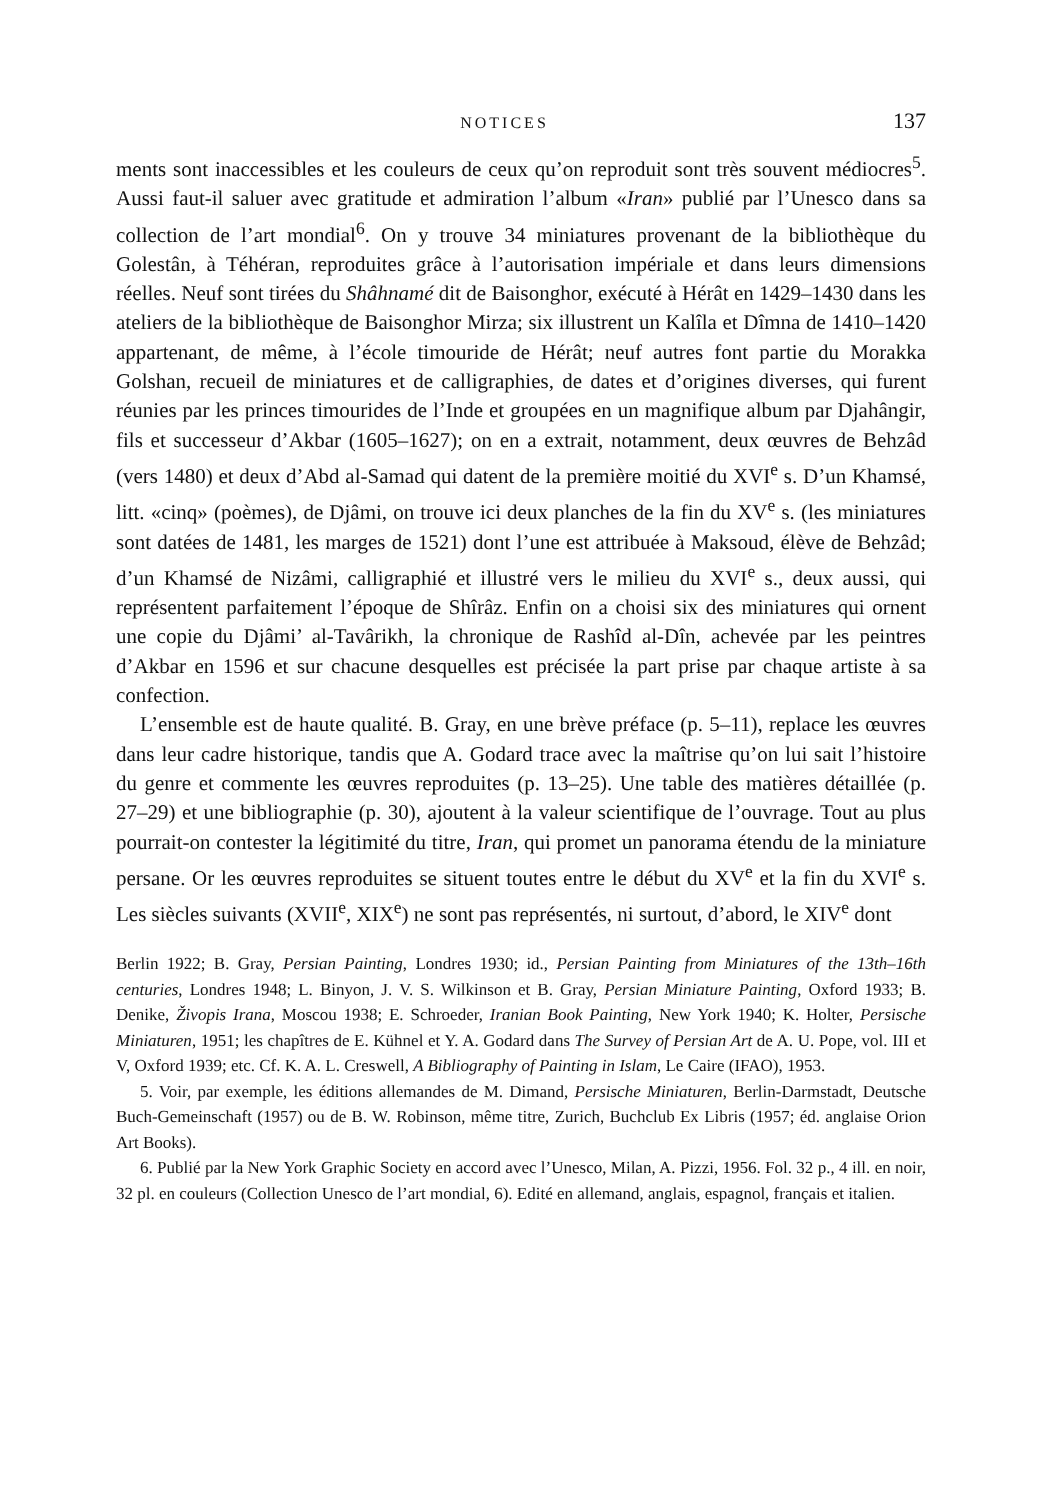NOTICES 137
ments sont inaccessibles et les couleurs de ceux qu’on reproduit sont très souvent médiocres<sup>5</sup>. Aussi faut-il saluer avec gratitude et admiration l’album «Iran» publié par l’Unesco dans sa collection de l’art mondial<sup>6</sup>. On y trouve 34 miniatures provenant de la bibliothèque du Golestân, à Téhéran, reproduites grâce à l’autorisation impériale et dans leurs dimensions réelles. Neuf sont tirées du Shâhnamé dit de Baisonghor, exécuté à Hérât en 1429–1430 dans les ateliers de la bibliothèque de Baisonghor Mirza; six illustrent un Kalîla et Dîmna de 1410–1420 appartenant, de même, à l’école timouride de Hérât; neuf autres font partie du Morakka Golshan, recueil de miniatures et de calligraphies, de dates et d’origines diverses, qui furent réunies par les princes timourides de l’Inde et groupées en un magnifique album par Djahângir, fils et successeur d’Akbar (1605–1627); on en a extrait, notamment, deux œuvres de Behzâd (vers 1480) et deux d’Abd al-Samad qui datent de la première moitié du XVI<sup>e</sup> s. D’un Khamsé, litt. «cinq» (poèmes), de Djâmi, on trouve ici deux planches de la fin du XV<sup>e</sup> s. (les miniatures sont datées de 1481, les marges de 1521) dont l’une est attribuée à Maksoud, élève de Behzâd; d’un Khamsé de Nizâmi, calligraphié et illustré vers le milieu du XVI<sup>e</sup> s., deux aussi, qui représentent parfaitement l’époque de Shîrâz. Enfin on a choisi six des miniatures qui ornent une copie du Djâmi’ al-Tavârikh, la chronique de Rashîd al-Dîn, achevée par les peintres d’Akbar en 1596 et sur chacune desquelles est précisée la part prise par chaque artiste à sa confection.
L’ensemble est de haute qualité. B. Gray, en une brève préface (p. 5–11), replace les œuvres dans leur cadre historique, tandis que A. Godard trace avec la maîtrise qu’on lui sait l’histoire du genre et commente les œuvres reproduites (p. 13–25). Une table des matières détaillée (p. 27–29) et une bibliographie (p. 30), ajoutent à la valeur scientifique de l’ouvrage. Tout au plus pourrait-on contester la légitimité du titre, Iran, qui promet un panorama étendu de la miniature persane. Or les œuvres reproduites se situent toutes entre le début du XV<sup>e</sup> et la fin du XVI<sup>e</sup> s. Les siècles suivants (XVII<sup>e</sup>, XIX<sup>e</sup>) ne sont pas représentés, ni surtout, d’abord, le XIV<sup>e</sup> dont
Berlin 1922; B. Gray, Persian Painting, Londres 1930; id., Persian Painting from Miniatures of the 13th–16th centuries, Londres 1948; L. Binyon, J. V. S. Wilkinson et B. Gray, Persian Miniature Painting, Oxford 1933; B. Denike, Živopis Irana, Moscou 1938; E. Schroeder, Iranian Book Painting, New York 1940; K. Holter, Persische Miniaturen, 1951; les chapîtres de E. Kühnel et Y. A. Godard dans The Survey of Persian Art de A. U. Pope, vol. III et V, Oxford 1939; etc. Cf. K. A. L. Creswell, A Bibliography of Painting in Islam, Le Caire (IFAO), 1953.
5. Voir, par exemple, les éditions allemandes de M. Dimand, Persische Miniaturen, Berlin-Darmstadt, Deutsche Buch-Gemeinschaft (1957) ou de B. W. Robinson, même titre, Zurich, Buchclub Ex Libris (1957; éd. anglaise Orion Art Books).
6. Publié par la New York Graphic Society en accord avec l’Unesco, Milan, A. Pizzi, 1956. Fol. 32 p., 4 ill. en noir, 32 pl. en couleurs (Collection Unesco de l’art mondial, 6). Edité en allemand, anglais, espagnol, français et italien.